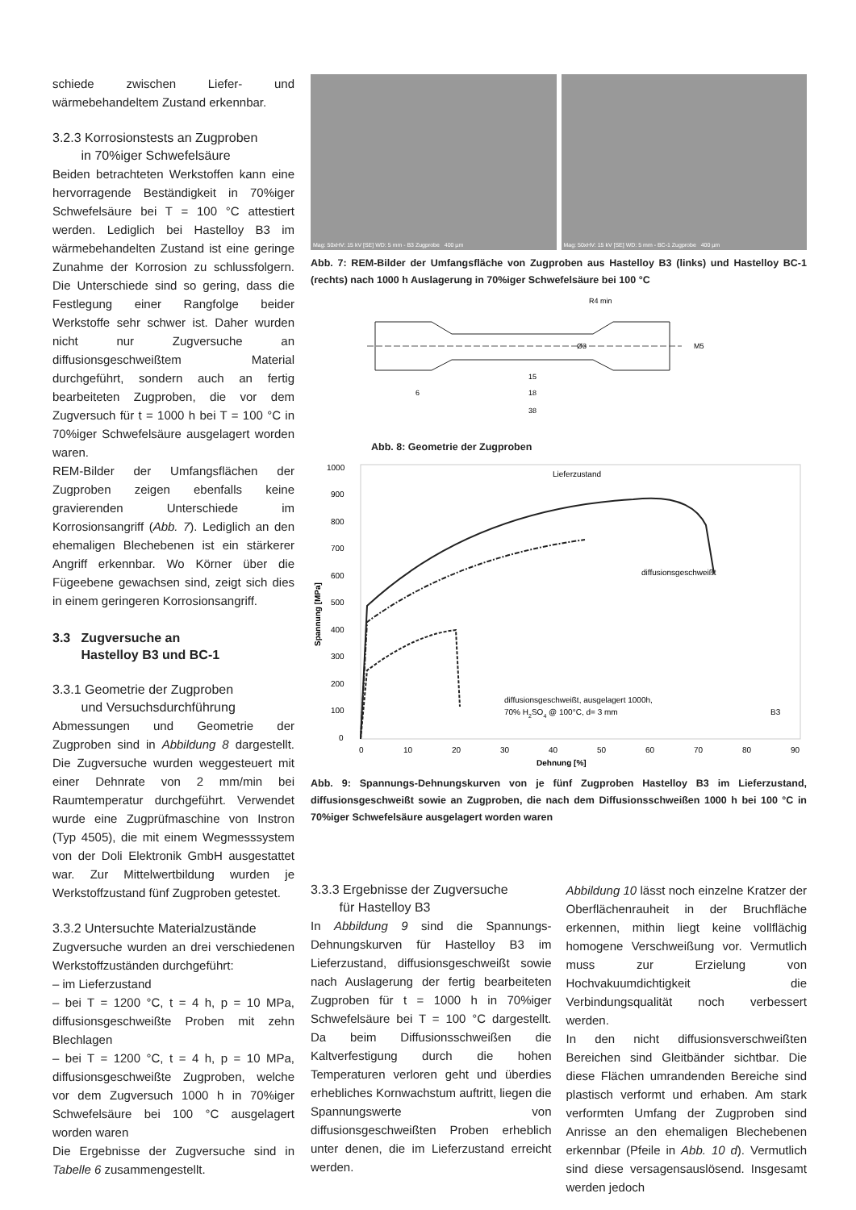schiede zwischen Liefer- und wärmebehandeltem Zustand erkennbar.
3.2.3 Korrosionstests an Zugproben
in 70%iger Schwefelsäure
Beiden betrachteten Werkstoffen kann eine hervorragende Beständigkeit in 70%iger Schwefelsäure bei T = 100 °C attestiert werden. Lediglich bei Hastelloy B3 im wärmebehandelten Zustand ist eine geringe Zunahme der Korrosion zu schlussfolgern. Die Unterschiede sind so gering, dass die Festlegung einer Rangfolge beider Werkstoffe sehr schwer ist. Daher wurden nicht nur Zugversuche an diffusionsgeschweißtem Material durchgeführt, sondern auch an fertig bearbeiteten Zugproben, die vor dem Zugversuch für t = 1000 h bei T = 100 °C in 70%iger Schwefelsäure ausgelagert worden waren.
REM-Bilder der Umfangsflächen der Zugproben zeigen ebenfalls keine gravierenden Unterschiede im Korrosionsangriff (Abb. 7). Lediglich an den ehemaligen Blechebenen ist ein stärkerer Angriff erkennbar. Wo Körner über die Fügeebene gewachsen sind, zeigt sich dies in einem geringeren Korrosionsangriff.
3.3 Zugversuche an
Hastelloy B3 und BC-1
3.3.1 Geometrie der Zugproben
und Versuchsdurchführung
Abmessungen und Geometrie der Zugproben sind in Abbildung 8 dargestellt. Die Zugversuche wurden weggesteuert mit einer Dehnrate von 2 mm/min bei Raumtemperatur durchgeführt. Verwendet wurde eine Zugprüfmaschine von Instron (Typ 4505), die mit einem Wegmesssystem von der Doli Elektronik GmbH ausgestattet war. Zur Mittelwertbildung wurden je Werkstoffzustand fünf Zugproben getestet.
3.3.2 Untersuchte Materialzustände
Zugversuche wurden an drei verschiedenen Werkstoffzuständen durchgeführt:
– im Lieferzustand
– bei T = 1200 °C, t = 4 h, p = 10 MPa, diffusionsgeschweißte Proben mit zehn Blechlagen
– bei T = 1200 °C, t = 4 h, p = 10 MPa, diffusionsgeschweißte Zugproben, welche vor dem Zugversuch 1000 h in 70%iger Schwefelsäure bei 100 °C ausgelagert worden waren
Die Ergebnisse der Zugversuche sind in Tabelle 6 zusammengestellt.
Mag: 50xHV: 15 kV [SE] WD: 5 mm - B3 Zugprobe 400 µm
Mag: 50xHV: 15 kV [SE] WD: 5 mm - BC-1 Zugprobe 400 µm
Abb. 7: REM-Bilder der Umfangsfläche von Zugproben aus Hastelloy B3 (links) und Hastelloy BC-1 (rechts) nach 1000 h Auslagerung in 70%iger Schwefelsäure bei 100 °C
R4 min
M5
Ø3
15
6
18
38
Abb. 8: Geometrie der Zugproben
1000
900
800
700
600
500
400
300
200
100
0
0
10
20
30
40
50
60
70
80
90
Dehnung [%]
Spannung [MPa]
Lieferzustand
diffusionsgeschweißt
diffusionsgeschweißt, ausgelagert 1000h,
70% H2SO4 @ 100°C, d= 3 mm
B3
Abb. 9: Spannungs-Dehnungskurven von je fünf Zugproben Hastelloy B3 im Lieferzustand, diffusionsgeschweißt sowie an Zugproben, die nach dem Diffusionsschweißen 1000 h bei 100 °C in 70%iger Schwefelsäure ausgelagert worden waren
3.3.3 Ergebnisse der Zugversuche
für Hastelloy B3
In Abbildung 9 sind die Spannungs-Dehnungskurven für Hastelloy B3 im Lieferzustand, diffusionsgeschweißt sowie nach Auslagerung der fertig bearbeiteten Zugproben für t = 1000 h in 70%iger Schwefelsäure bei T = 100 °C dargestellt. Da beim Diffusionsschweißen die Kaltverfestigung durch die hohen Temperaturen verloren geht und überdies erhebliches Kornwachstum auftritt, liegen die Spannungswerte von diffusionsgeschweißten Proben erheblich unter denen, die im Lieferzustand erreicht werden.
Abbildung 10 lässt noch einzelne Kratzer der Oberflächenrauheit in der Bruchfläche erkennen, mithin liegt keine vollflächig homogene Verschweißung vor. Vermutlich muss zur Erzielung von Hochvakuumdichtigkeit die Verbindungsqualität noch verbessert werden.
In den nicht diffusionsverschweißten Bereichen sind Gleitbänder sichtbar. Die diese Flächen umrandenden Bereiche sind plastisch verformt und erhaben. Am stark verformten Umfang der Zugproben sind Anrisse an den ehemaligen Blechebenen erkennbar (Pfeile in Abb. 10 d). Vermutlich sind diese versagensauslösend. Insgesamt werden jedoch